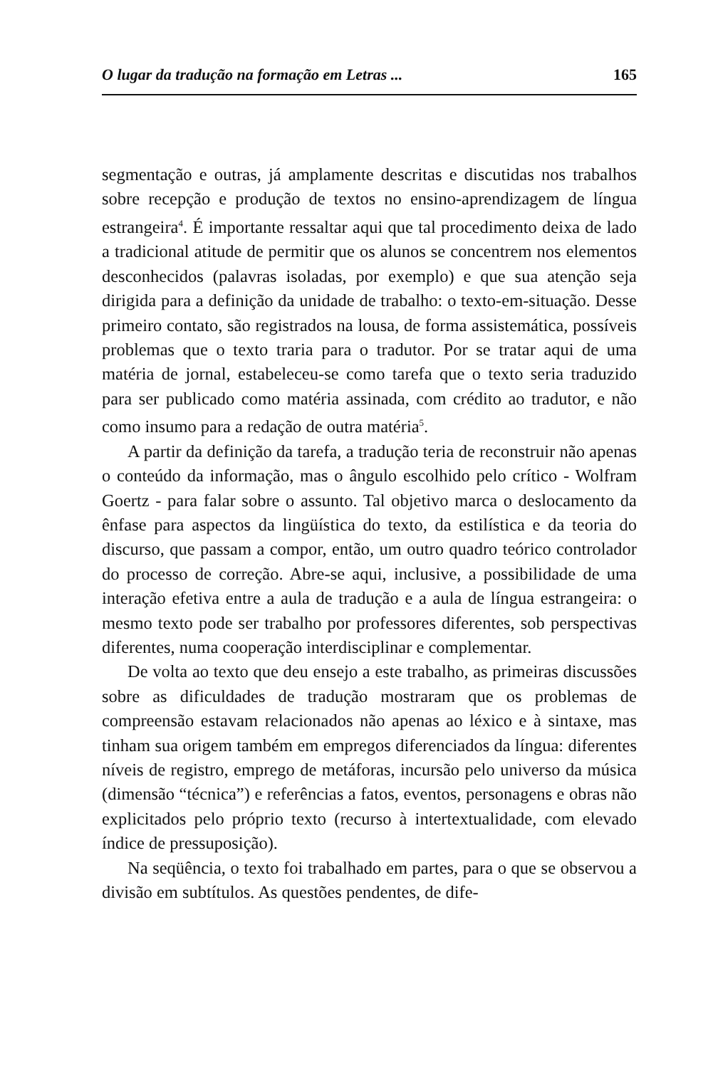O lugar da tradução na formação em Letras ... 165
segmentação e outras, já amplamente descritas e discutidas nos trabalhos sobre recepção e produção de textos no ensino-aprendizagem de língua estrangeira<sup>4</sup>. É importante ressaltar aqui que tal procedimento deixa de lado a tradicional atitude de permitir que os alunos se concentrem nos elementos desconhecidos (palavras isoladas, por exemplo) e que sua atenção seja dirigida para a definição da unidade de trabalho: o texto-em-situação. Desse primeiro contato, são registrados na lousa, de forma assistemática, possíveis problemas que o texto traria para o tradutor. Por se tratar aqui de uma matéria de jornal, estabeleceu-se como tarefa que o texto seria traduzido para ser publicado como matéria assinada, com crédito ao tradutor, e não como insumo para a redação de outra matéria<sup>5</sup>.
A partir da definição da tarefa, a tradução teria de reconstruir não apenas o conteúdo da informação, mas o ângulo escolhido pelo crítico - Wolfram Goertz - para falar sobre o assunto. Tal objetivo marca o deslocamento da ênfase para aspectos da lingüística do texto, da estilística e da teoria do discurso, que passam a compor, então, um outro quadro teórico controlador do processo de correção. Abre-se aqui, inclusive, a possibilidade de uma interação efetiva entre a aula de tradução e a aula de língua estrangeira: o mesmo texto pode ser trabalho por professores diferentes, sob perspectivas diferentes, numa cooperação interdisciplinar e complementar.
De volta ao texto que deu ensejo a este trabalho, as primeiras discussões sobre as dificuldades de tradução mostraram que os problemas de compreensão estavam relacionados não apenas ao léxico e à sintaxe, mas tinham sua origem também em empregos diferenciados da língua: diferentes níveis de registro, emprego de metáforas, incursão pelo universo da música (dimensão “técnica”) e referências a fatos, eventos, personagens e obras não explicitados pelo próprio texto (recurso à intertextualidade, com elevado índice de pressuposição).
Na seqüência, o texto foi trabalhado em partes, para o que se observou a divisão em subtítulos. As questões pendentes, de dife-